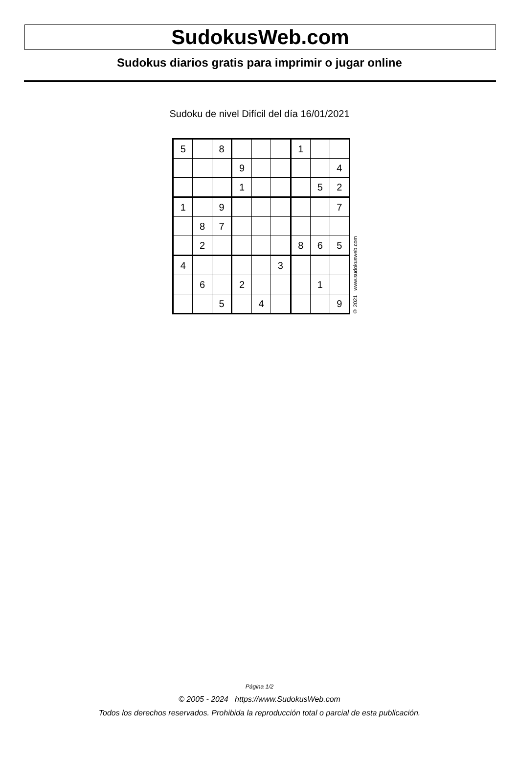SudokusWeb.com
Sudokus diarios gratis para imprimir o jugar online
Sudoku de nivel Difícil del día 16/01/2021
| 5 | | 8 | | | | 1 | | |
| | | | 9 | | | | | 4 |
| | | | 1 | | | | 5 | 2 |
| 1 | | 9 | | | | | | 7 |
| | 8 | 7 | | | | | | |
| | 2 | | | | | 8 | 6 | 5 |
| 4 | | | | | 3 | | | |
| | 6 | | 2 | | | | 1 | |
| | | 5 | | 4 | | | | 9 |
© 2021 www.sudokusweb.com
Página 1/2
© 2005 - 2024 https://www.SudokusWeb.com
Todos los derechos reservados. Prohibida la reproducción total o parcial de esta publicación.